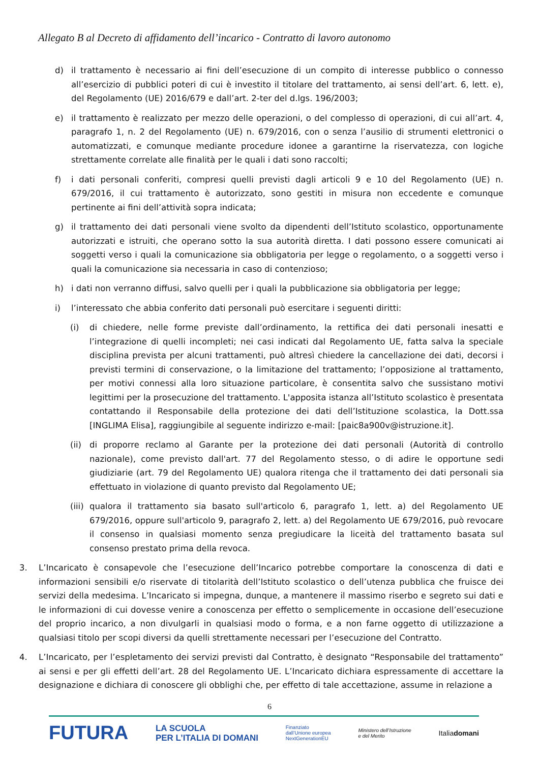Allegato B al Decreto di affidamento dell’incarico - Contratto di lavoro autonomo
d) il trattamento è necessario ai fini dell’esecuzione di un compito di interesse pubblico o connesso all’esercizio di pubblici poteri di cui è investito il titolare del trattamento, ai sensi dell’art. 6, lett. e), del Regolamento (UE) 2016/679 e dall’art. 2-ter del d.lgs. 196/2003;
e) il trattamento è realizzato per mezzo delle operazioni, o del complesso di operazioni, di cui all’art. 4, paragrafo 1, n. 2 del Regolamento (UE) n. 679/2016, con o senza l’ausilio di strumenti elettronici o automatizzati, e comunque mediante procedure idonee a garantirne la riservatezza, con logiche strettamente correlate alle finalità per le quali i dati sono raccolti;
f) i dati personali conferiti, compresi quelli previsti dagli articoli 9 e 10 del Regolamento (UE) n. 679/2016, il cui trattamento è autorizzato, sono gestiti in misura non eccedente e comunque pertinente ai fini dell’attività sopra indicata;
g) il trattamento dei dati personali viene svolto da dipendenti dell’Istituto scolastico, opportunamente autorizzati e istruiti, che operano sotto la sua autorità diretta. I dati possono essere comunicati ai soggetti verso i quali la comunicazione sia obbligatoria per legge o regolamento, o a soggetti verso i quali la comunicazione sia necessaria in caso di contenzioso;
h) i dati non verranno diffusi, salvo quelli per i quali la pubblicazione sia obbligatoria per legge;
i) l’interessato che abbia conferito dati personali può esercitare i seguenti diritti:
(i) di chiedere, nelle forme previste dall’ordinamento, la rettifica dei dati personali inesatti e l’integrazione di quelli incompleti; nei casi indicati dal Regolamento UE, fatta salva la speciale disciplina prevista per alcuni trattamenti, può altresì chiedere la cancellazione dei dati, decorsi i previsti termini di conservazione, o la limitazione del trattamento; l’opposizione al trattamento, per motivi connessi alla loro situazione particolare, è consentita salvo che sussistano motivi legittimi per la prosecuzione del trattamento. L'apposita istanza all’Istituto scolastico è presentata contattando il Responsabile della protezione dei dati dell’Istituzione scolastica, la Dott.ssa [INGLIMA Elisa], raggiungibile al seguente indirizzo e-mail: [paic8a900v@istruzione.it].
(ii) di proporre reclamo al Garante per la protezione dei dati personali (Autorità di controllo nazionale), come previsto dall'art. 77 del Regolamento stesso, o di adire le opportune sedi giudiziarie (art. 79 del Regolamento UE) qualora ritenga che il trattamento dei dati personali sia effettuato in violazione di quanto previsto dal Regolamento UE;
(iii) qualora il trattamento sia basato sull'articolo 6, paragrafo 1, lett. a) del Regolamento UE 679/2016, oppure sull'articolo 9, paragrafo 2, lett. a) del Regolamento UE 679/2016, può revocare il consenso in qualsiasi momento senza pregiudicare la liceità del trattamento basata sul consenso prestato prima della revoca.
3. L’Incaricato è consapevole che l’esecuzione dell’Incarico potrebbe comportare la conoscenza di dati e informazioni sensibili e/o riservate di titolarità dell’Istituto scolastico o dell’utenza pubblica che fruisce dei servizi della medesima. L’Incaricato si impegna, dunque, a mantenere il massimo riserbo e segreto sui dati e le informazioni di cui dovesse venire a conoscenza per effetto o semplicemente in occasione dell’esecuzione del proprio incarico, a non divulgarli in qualsiasi modo o forma, e a non farne oggetto di utilizzazione a qualsiasi titolo per scopi diversi da quelli strettamente necessari per l’esecuzione del Contratto.
4. L’Incaricato, per l’espletamento dei servizi previsti dal Contratto, è designato “Responsabile del trattamento” ai sensi e per gli effetti dell’art. 28 del Regolamento UE. L’Incaricato dichiara espressamente di accettare la designazione e dichiara di conoscere gli obblighi che, per effetto di tale accettazione, assume in relazione a
6
FUTURA LA SCUOLA
PER L’ITALIA DI DOMANI Finanziato
dall’Unione europea
NextGenerationEU Ministero dell’Istruzione
e del Merito Italiadomani